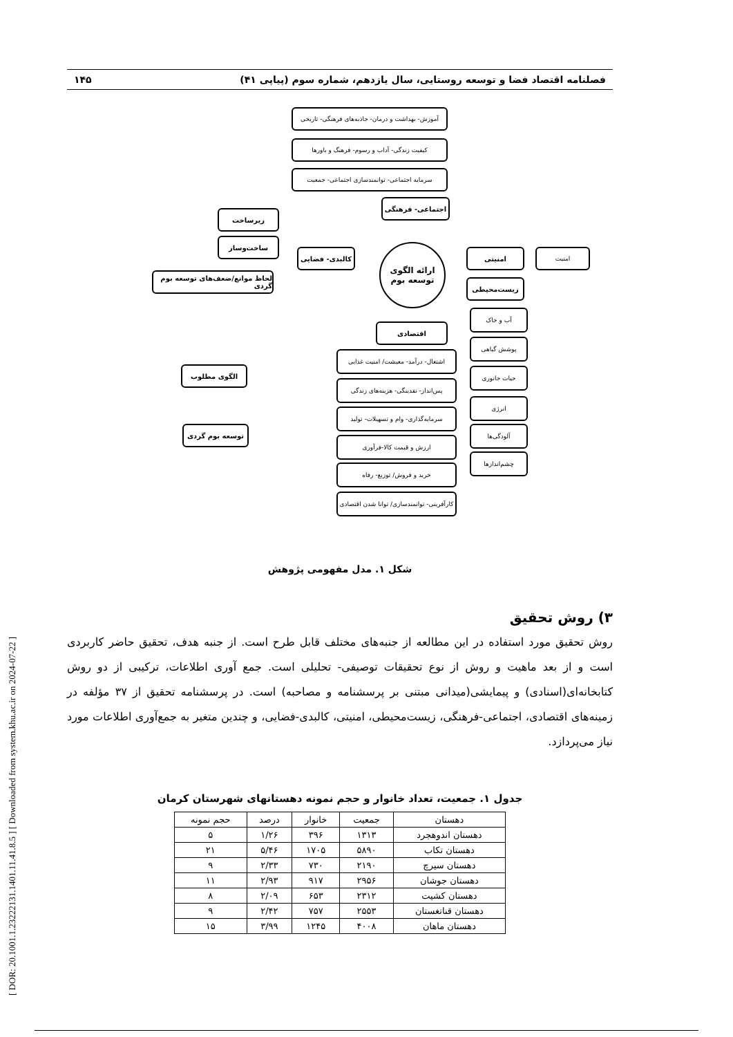[ DOR: 20.1001.1.23222131.1401.11.41.8.5 ] [ Downloaded from system.khu.ac.ir on 2024-07-22 ]
فصلنامه اقتصاد فضا و توسعه روستایی، سال یازدهم، شماره سوم (پیاپی ۴۱) ۱۴۵
آموزش- بهداشت و درمان- جاذبه‌های فرهنگی- تاریخی
کیفیت زندگی- آداب و رسوم- فرهنگ و باورها
سرمایه اجتماعی- توانمندسازی اجتماعی- جمعیت
اجتماعی- فرهنگی
زیرساخت
ساخت‌وساز
کالبدی- فضایی
لحاظ موانع/ضعف‌های توسعه بوم گردی
ارائه الگوی
توسعه بوم
امنیتی امنیت
زیست‌محیطی
آب و خاک
پوشش گیاهی
حیات جانوری
انرژی
آلودگی‌ها
چشم‌اندازها
اقتصادی
اشتغال- درآمد- معیشت/ امنیت غذایی
پس‌انداز- نقدینگی- هزینه‌های زندگی
سرمایه‌گذاری- وام و تسهیلات- تولید
ارزش و قیمت کالا-فرآوری
خرید و فروش/ توزیع- رفاه
کارآفرینی- توانمندسازی/ توانا شدن اقتصادی
الگوی مطلوب
توسعه بوم گردی
شکل ۱. مدل مفهومی پژوهش
۳) روش تحقیق
روش تحقیق مورد استفاده در این مطالعه از جنبه‌های مختلف قابل طرح است. از جنبه هدف، تحقیق حاضر کاربردی است و از بعد ماهیت و روش از نوع تحقیقات توصیفی- تحلیلی است. جمع آوری اطلاعات، ترکیبی از دو روش کتابخانه‌ای(اسنادی) و پیمایشی(میدانی مبتنی بر پرسشنامه و مصاحبه) است. در پرسشنامه تحقیق از ۳۷ مؤلفه در زمینه‌های اقتصادی، اجتماعی-فرهنگی، زیست‌محیطی، امنیتی، کالبدی-فضایی، و چندین متغیر به جمع‌آوری اطلاعات مورد نیاز می‌پردازد.
جدول ۱. جمعیت، تعداد خانوار و حجم نمونه دهستانهای شهرستان کرمان
| دهستان | جمعیت | خانوار | درصد | حجم نمونه |
| --- | --- | --- | --- | --- |
| دهستان اندوهجرد | ۱۳۱۳ | ۳۹۶ | ۱/۲۶ | ۵ |
| دهستان تکاب | ۵۸۹۰ | ۱۷۰۵ | ۵/۴۶ | ۲۱ |
| دهستان سیرچ | ۲۱۹۰ | ۷۳۰ | ۲/۳۳ | ۹ |
| دهستان جوشان | ۲۹۵۶ | ۹۱۷ | ۲/۹۳ | ۱۱ |
| دهستان کشیت | ۲۳۱۲ | ۶۵۳ | ۲/۰۹ | ۸ |
| دهستان قناتغستان | ۲۵۵۳ | ۷۵۷ | ۲/۴۲ | ۹ |
| دهستان ماهان | ۴۰۰۸ | ۱۲۴۵ | ۳/۹۹ | ۱۵ |